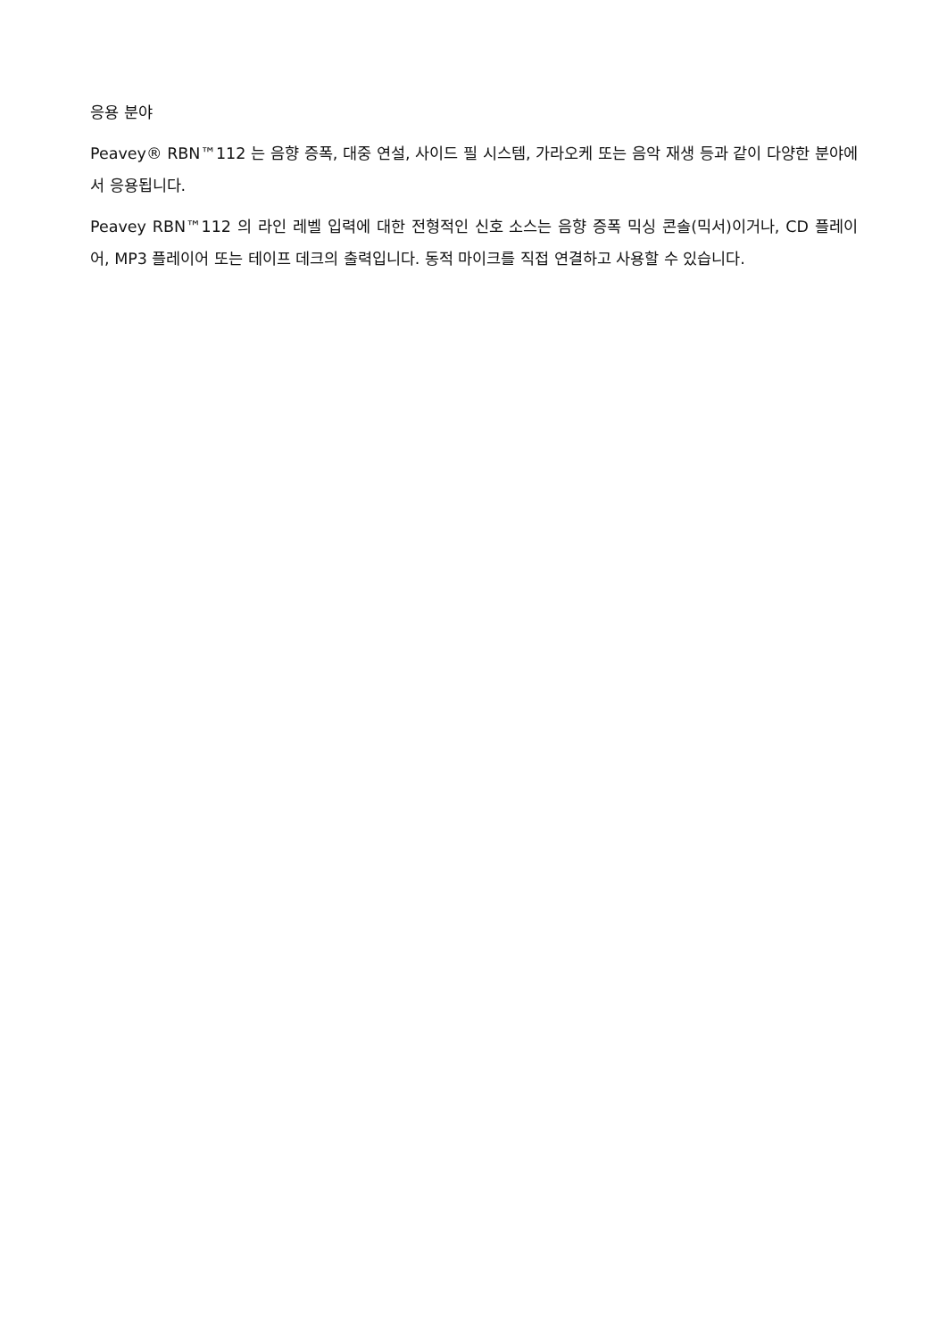응용 분야
Peavey® RBN™112 는 음향 증폭, 대중 연설, 사이드 필 시스템, 가라오케 또는 음악 재생 등과 같이 다양한 분야에서 응용됩니다.
Peavey RBN™112 의 라인 레벨 입력에 대한 전형적인 신호 소스는 음향 증폭 믹싱 콘솔(믹서)이거나, CD 플레이어, MP3 플레이어 또는 테이프 데크의 출력입니다. 동적 마이크를 직접 연결하고 사용할 수 있습니다.